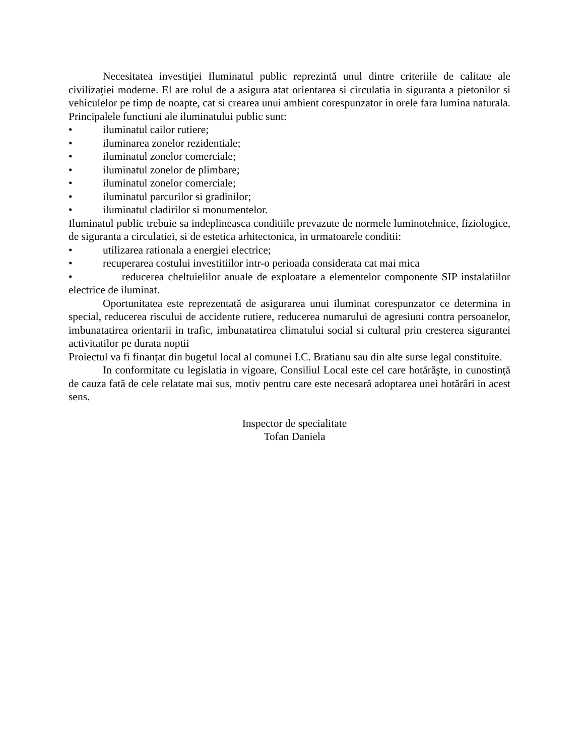Necesitatea investiţiei Iluminatul public reprezintă unul dintre criteriile de calitate ale civilizaţiei moderne. El are rolul de a asigura atat orientarea si circulatia in siguranta a pietonilor si vehiculelor pe timp de noapte, cat si crearea unui ambient corespunzator in orele fara lumina naturala.
Principalele functiuni ale iluminatului public sunt:
• iluminatul cailor rutiere;
• iluminarea zonelor rezidentiale;
• iluminatul zonelor comerciale;
• iluminatul zonelor de plimbare;
• iluminatul zonelor comerciale;
• iluminatul parcurilor si gradinilor;
• iluminatul cladirilor si monumentelor.
Iluminatul public trebuie sa indeplineasca conditiile prevazute de normele luminotehnice, fiziologice, de siguranta a circulatiei, si de estetica arhitectonica, in urmatoarele conditii:
• utilizarea rationala a energiei electrice;
• recuperarea costului investitiilor intr-o perioada considerata cat mai mica
• reducerea cheltuielilor anuale de exploatare a elementelor componente SIP instalatiilor electrice de iluminat.
Oportunitatea este reprezentată de asigurarea unui iluminat corespunzator ce determina in special, reducerea riscului de accidente rutiere, reducerea numarului de agresiuni contra persoanelor, imbunatatirea orientarii in trafic, imbunatatirea climatului social si cultural prin cresterea sigurantei activitatilor pe durata noptii
Proiectul va fi finanțat din bugetul local al comunei I.C. Bratianu sau din alte surse legal constituite.
In conformitate cu legislatia in vigoare, Consiliul Local este cel care hotărăşte, in cunostință de cauza fată de cele relatate mai sus, motiv pentru care este necesară adoptarea unei hotărâri in acest sens.
Inspector de specialitate
Tofan Daniela